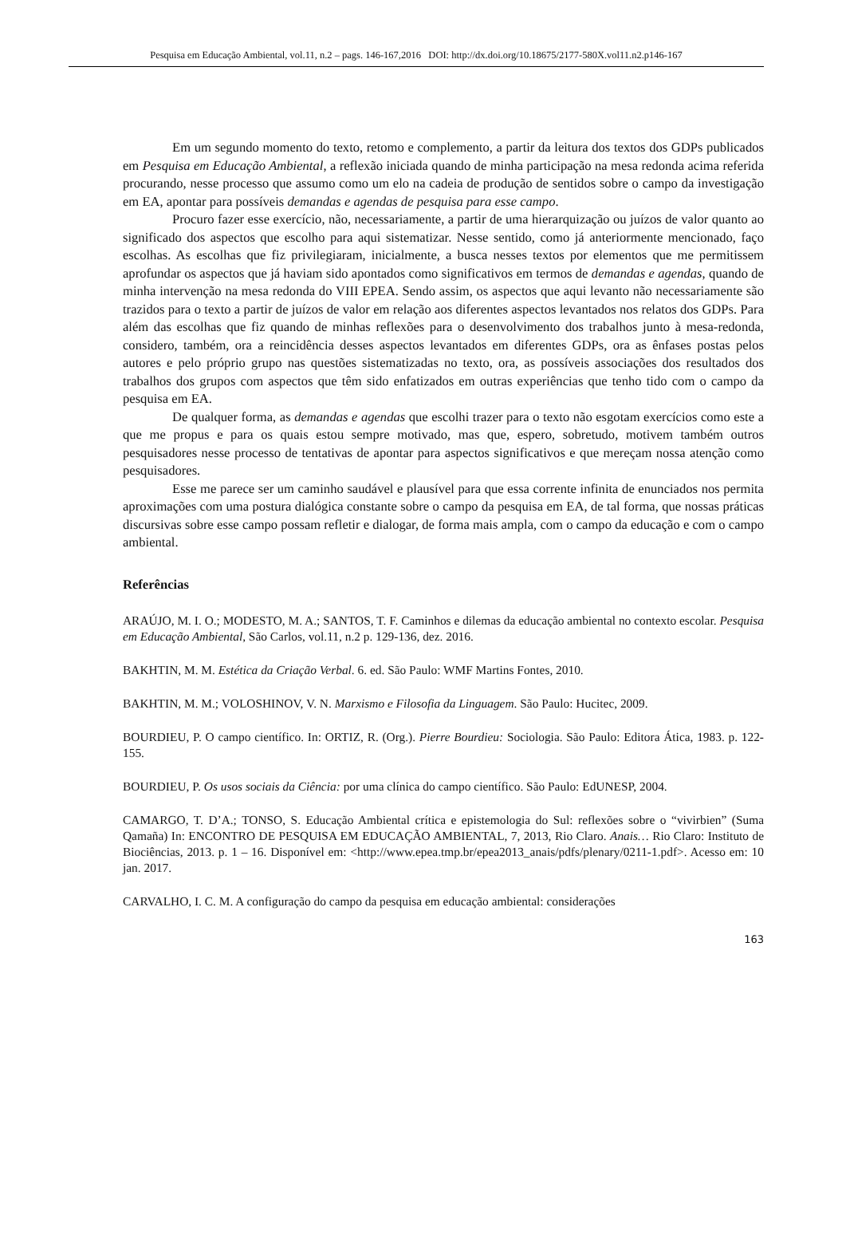Pesquisa em Educação Ambiental, vol.11, n.2 – pags. 146-167,2016 DOI: http://dx.doi.org/10.18675/2177-580X.vol11.n2.p146-167
Em um segundo momento do texto, retomo e complemento, a partir da leitura dos textos dos GDPs publicados em Pesquisa em Educação Ambiental, a reflexão iniciada quando de minha participação na mesa redonda acima referida procurando, nesse processo que assumo como um elo na cadeia de produção de sentidos sobre o campo da investigação em EA, apontar para possíveis demandas e agendas de pesquisa para esse campo.
Procuro fazer esse exercício, não, necessariamente, a partir de uma hierarquização ou juízos de valor quanto ao significado dos aspectos que escolho para aqui sistematizar. Nesse sentido, como já anteriormente mencionado, faço escolhas. As escolhas que fiz privilegiaram, inicialmente, a busca nesses textos por elementos que me permitissem aprofundar os aspectos que já haviam sido apontados como significativos em termos de demandas e agendas, quando de minha intervenção na mesa redonda do VIII EPEA. Sendo assim, os aspectos que aqui levanto não necessariamente são trazidos para o texto a partir de juízos de valor em relação aos diferentes aspectos levantados nos relatos dos GDPs. Para além das escolhas que fiz quando de minhas reflexões para o desenvolvimento dos trabalhos junto à mesa-redonda, considero, também, ora a reincidência desses aspectos levantados em diferentes GDPs, ora as ênfases postas pelos autores e pelo próprio grupo nas questões sistematizadas no texto, ora, as possíveis associações dos resultados dos trabalhos dos grupos com aspectos que têm sido enfatizados em outras experiências que tenho tido com o campo da pesquisa em EA.
De qualquer forma, as demandas e agendas que escolhi trazer para o texto não esgotam exercícios como este a que me propus e para os quais estou sempre motivado, mas que, espero, sobretudo, motivem também outros pesquisadores nesse processo de tentativas de apontar para aspectos significativos e que mereçam nossa atenção como pesquisadores.
Esse me parece ser um caminho saudável e plausível para que essa corrente infinita de enunciados nos permita aproximações com uma postura dialógica constante sobre o campo da pesquisa em EA, de tal forma, que nossas práticas discursivas sobre esse campo possam refletir e dialogar, de forma mais ampla, com o campo da educação e com o campo ambiental.
Referências
ARAÚJO, M. I. O.; MODESTO, M. A.; SANTOS, T. F. Caminhos e dilemas da educação ambiental no contexto escolar. Pesquisa em Educação Ambiental, São Carlos, vol.11, n.2 p. 129-136, dez. 2016.
BAKHTIN, M. M. Estética da Criação Verbal. 6. ed. São Paulo: WMF Martins Fontes, 2010.
BAKHTIN, M. M.; VOLOSHINOV, V. N. Marxismo e Filosofia da Linguagem. São Paulo: Hucitec, 2009.
BOURDIEU, P. O campo científico. In: ORTIZ, R. (Org.). Pierre Bourdieu: Sociologia. São Paulo: Editora Ática, 1983. p. 122-155.
BOURDIEU, P. Os usos sociais da Ciência: por uma clínica do campo científico. São Paulo: EdUNESP, 2004.
CAMARGO, T. D’A.; TONSO, S. Educação Ambiental crítica e epistemologia do Sul: reflexões sobre o “vivirbien” (Suma Qamaña) In: ENCONTRO DE PESQUISA EM EDUCAÇÃO AMBIENTAL, 7, 2013, Rio Claro. Anais… Rio Claro: Instituto de Biociências, 2013. p. 1 – 16. Disponível em: <http://www.epea.tmp.br/epea2013_anais/pdfs/plenary/0211-1.pdf>. Acesso em: 10 jan. 2017.
CARVALHO, I. C. M. A configuração do campo da pesquisa em educação ambiental: considerações
163